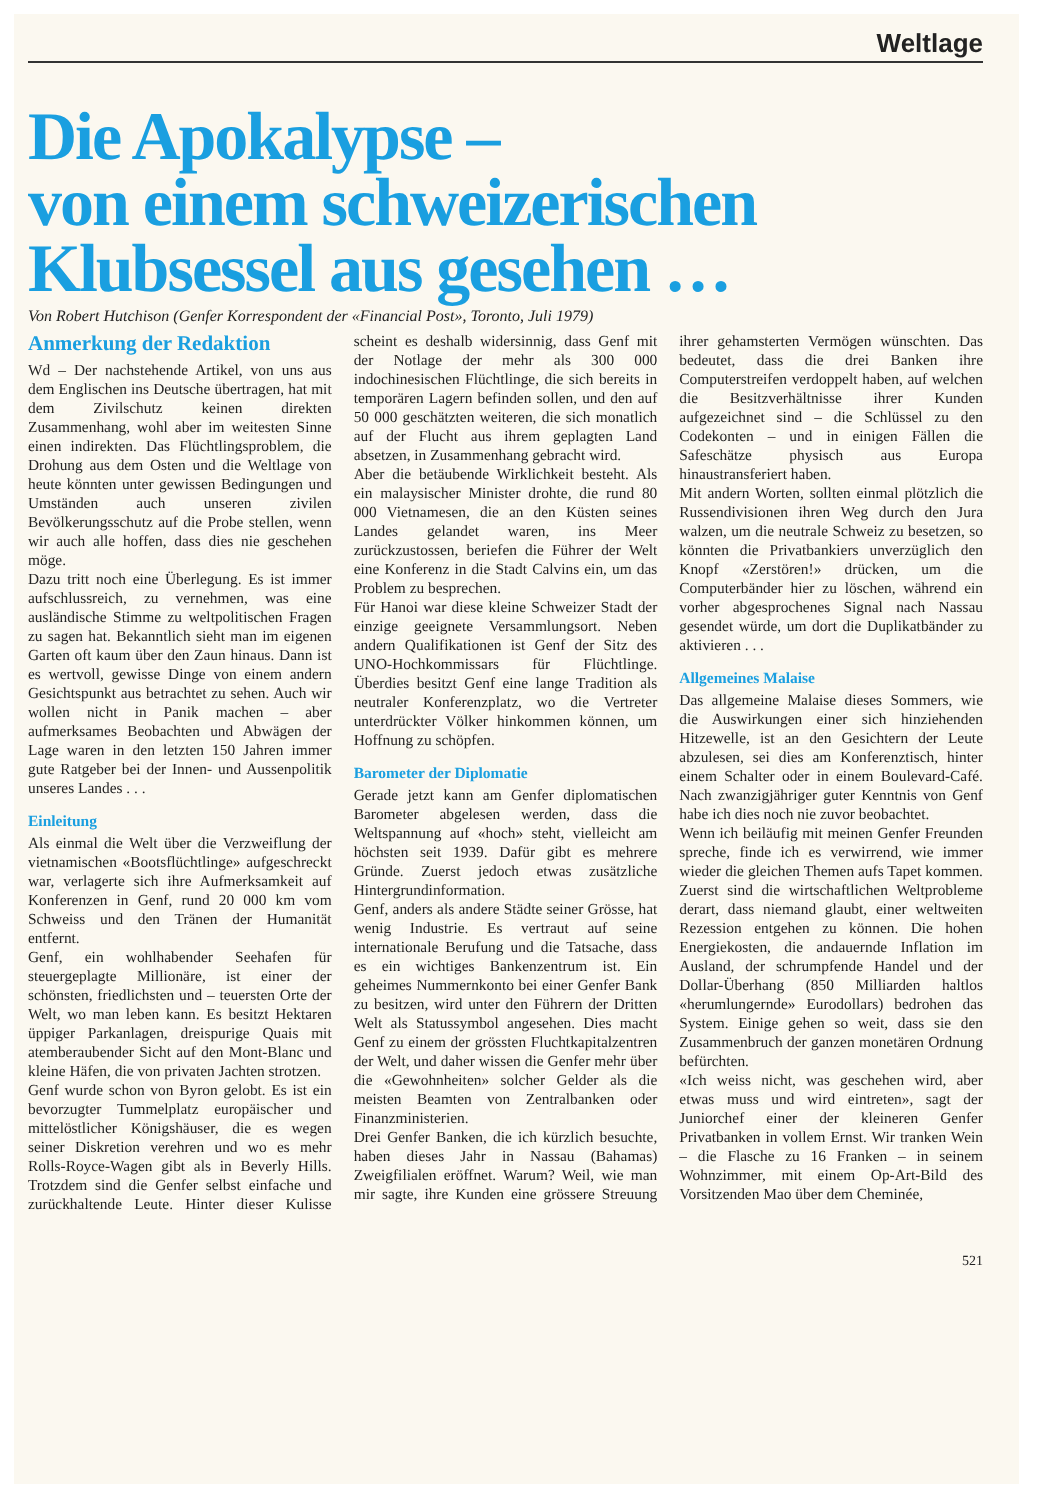Weltlage
Die Apokalypse –
von einem schweizerischen
Klubsessel aus gesehen …
Von Robert Hutchison (Genfer Korrespondent der «Financial Post», Toronto, Juli 1979)
Anmerkung der Redaktion
Wd – Der nachstehende Artikel, von uns aus dem Englischen ins Deutsche übertragen, hat mit dem Zivilschutz keinen direkten Zusammenhang, wohl aber im weitesten Sinne einen indirekten. Das Flüchtlingsproblem, die Drohung aus dem Osten und die Weltlage von heute könnten unter gewissen Bedingungen und Umständen auch unseren zivilen Bevölkerungsschutz auf die Probe stellen, wenn wir auch alle hoffen, dass dies nie geschehen möge.
Dazu tritt noch eine Überlegung. Es ist immer aufschlussreich, zu vernehmen, was eine ausländische Stimme zu weltpolitischen Fragen zu sagen hat. Bekanntlich sieht man im eigenen Garten oft kaum über den Zaun hinaus. Dann ist es wertvoll, gewisse Dinge von einem andern Gesichtspunkt aus betrachtet zu sehen. Auch wir wollen nicht in Panik machen – aber aufmerksames Beobachten und Abwägen der Lage waren in den letzten 150 Jahren immer gute Ratgeber bei der Innen- und Aussenpolitik unseres Landes . . .
Einleitung
Als einmal die Welt über die Verzweiflung der vietnamischen «Bootsflüchtlinge» aufgeschreckt war, verlagerte sich ihre Aufmerksamkeit auf Konferenzen in Genf, rund 20 000 km vom Schweiss und den Tränen der Humanität entfernt.
Genf, ein wohlhabender Seehafen für steuergeplagte Millionäre, ist einer der schönsten, friedlichsten und – teuersten Orte der Welt, wo man leben kann. Es besitzt Hektaren üppiger Parkanlagen, dreispurige Quais mit atemberaubender Sicht auf den Mont-Blanc und kleine Häfen, die von privaten Jachten strotzen.
Genf wurde schon von Byron gelobt. Es ist ein bevorzugter Tummelplatz europäischer und mittelöstlicher Königshäuser, die es wegen seiner Diskretion verehren und wo es mehr Rolls-Royce-Wagen gibt als in Beverly Hills. Trotzdem sind die Genfer selbst einfache und zurückhaltende Leute. Hinter dieser Kulisse scheint es deshalb widersinnig, dass Genf mit der Notlage der mehr als 300 000 indochinesischen Flüchtlinge, die sich bereits in temporären Lagern befinden sollen, und den auf 50 000 geschätzten weiteren, die sich monatlich auf der Flucht aus ihrem geplagten Land absetzen, in Zusammenhang gebracht wird.
Aber die betäubende Wirklichkeit besteht. Als ein malaysischer Minister drohte, die rund 80 000 Vietnamesen, die an den Küsten seines Landes gelandet waren, ins Meer zurückzustossen, beriefen die Führer der Welt eine Konferenz in die Stadt Calvins ein, um das Problem zu besprechen.
Für Hanoi war diese kleine Schweizer Stadt der einzige geeignete Versammlungsort. Neben andern Qualifikationen ist Genf der Sitz des UNO-Hochkommissars für Flüchtlinge. Überdies besitzt Genf eine lange Tradition als neutraler Konferenzplatz, wo die Vertreter unterdrückter Völker hinkommen können, um Hoffnung zu schöpfen.
Barometer der Diplomatie
Gerade jetzt kann am Genfer diplomatischen Barometer abgelesen werden, dass die Weltspannung auf «hoch» steht, vielleicht am höchsten seit 1939. Dafür gibt es mehrere Gründe. Zuerst jedoch etwas zusätzliche Hintergrundinformation.
Genf, anders als andere Städte seiner Grösse, hat wenig Industrie. Es vertraut auf seine internationale Berufung und die Tatsache, dass es ein wichtiges Bankenzentrum ist. Ein geheimes Nummernkonto bei einer Genfer Bank zu besitzen, wird unter den Führern der Dritten Welt als Statussymbol angesehen. Dies macht Genf zu einem der grössten Fluchtkapitalzentren der Welt, und daher wissen die Genfer mehr über die «Gewohnheiten» solcher Gelder als die meisten Beamten von Zentralbanken oder Finanzministerien.
Drei Genfer Banken, die ich kürzlich besuchte, haben dieses Jahr in Nassau (Bahamas) Zweigfilialen eröffnet. Warum? Weil, wie man mir sagte, ihre Kunden eine grössere Streuung ihrer gehamsterten Vermögen wünschten. Das bedeutet, dass die drei Banken ihre Computerstreifen verdoppelt haben, auf welchen die Besitzverhältnisse ihrer Kunden aufgezeichnet sind – die Schlüssel zu den Codekonten – und in einigen Fällen die Safeschätze physisch aus Europa hinaustransferiert haben.
Mit andern Worten, sollten einmal plötzlich die Russendivisionen ihren Weg durch den Jura walzen, um die neutrale Schweiz zu besetzen, so könnten die Privatbankiers unverzüglich den Knopf «Zerstören!» drücken, um die Computerbänder hier zu löschen, während ein vorher abgesprochenes Signal nach Nassau gesendet würde, um dort die Duplikatbänder zu aktivieren . . .
Allgemeines Malaise
Das allgemeine Malaise dieses Sommers, wie die Auswirkungen einer sich hinziehenden Hitzewelle, ist an den Gesichtern der Leute abzulesen, sei dies am Konferenztisch, hinter einem Schalter oder in einem Boulevard-Café. Nach zwanzigjähriger guter Kenntnis von Genf habe ich dies noch nie zuvor beobachtet.
Wenn ich beiläufig mit meinen Genfer Freunden spreche, finde ich es verwirrend, wie immer wieder die gleichen Themen aufs Tapet kommen. Zuerst sind die wirtschaftlichen Weltprobleme derart, dass niemand glaubt, einer weltweiten Rezession entgehen zu können. Die hohen Energiekosten, die andauernde Inflation im Ausland, der schrumpfende Handel und der Dollar-Überhang (850 Milliarden haltlos «herumlungernde» Eurodollars) bedrohen das System. Einige gehen so weit, dass sie den Zusammenbruch der ganzen monetären Ordnung befürchten.
«Ich weiss nicht, was geschehen wird, aber etwas muss und wird eintreten», sagt der Juniorchef einer der kleineren Genfer Privatbanken in vollem Ernst. Wir tranken Wein – die Flasche zu 16 Franken – in seinem Wohnzimmer, mit einem Op-Art-Bild des Vorsitzenden Mao über dem Cheminée,
521